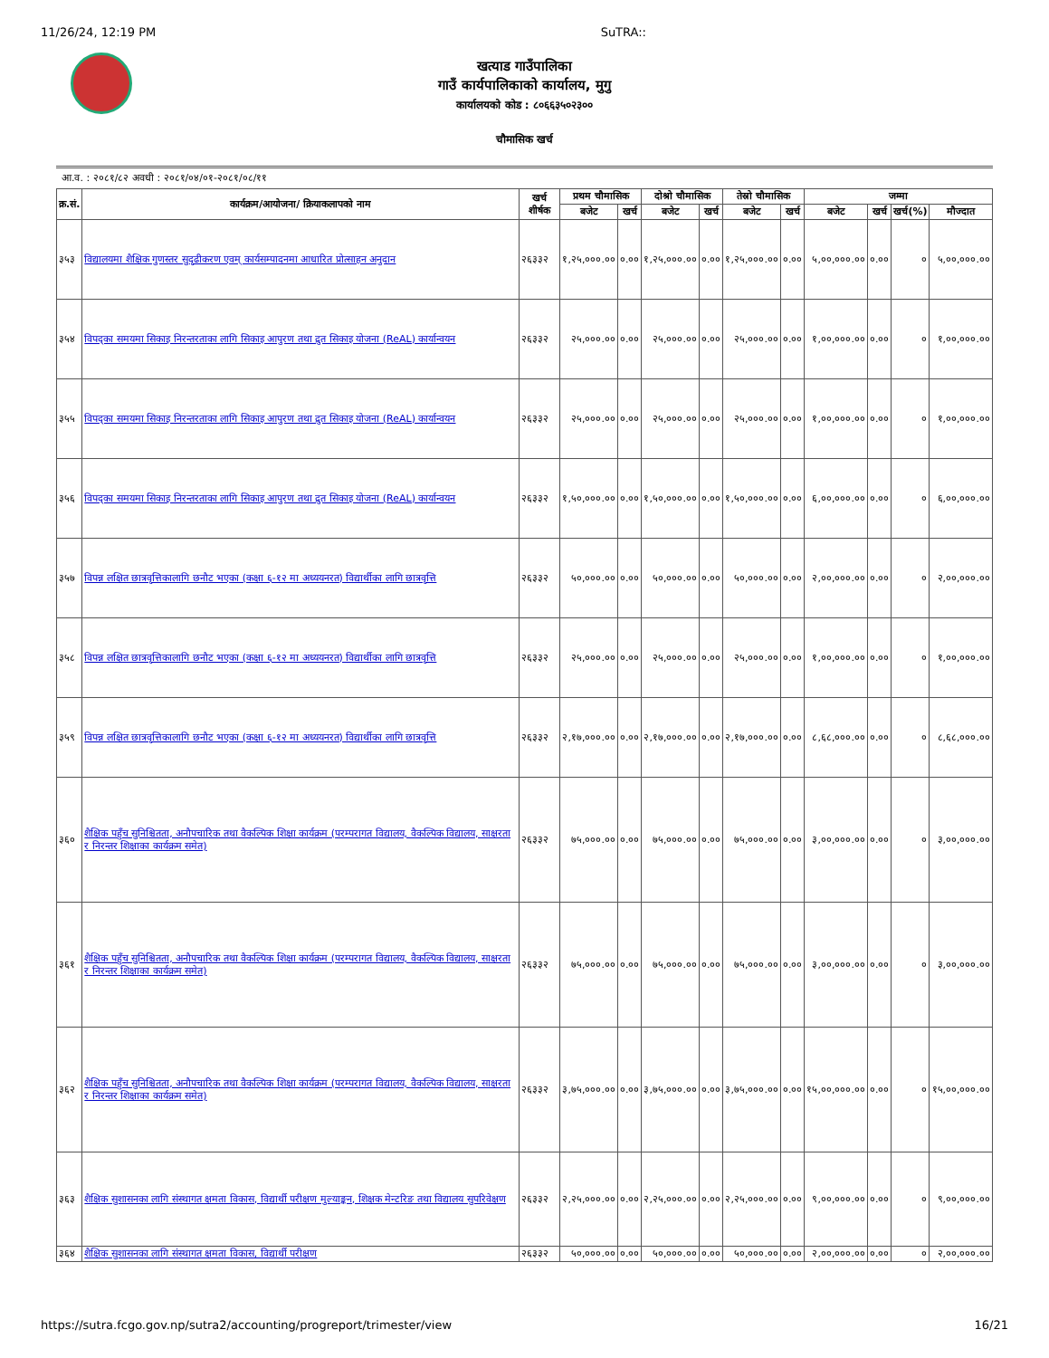11/26/24, 12:19 PM SuTRA::
खत्याड गाउँपालिका
गाउँ कार्यपालिकाको कार्यालय, मुगु
कार्यालयको कोड : ८०६६३५०२३००
चौमासिक खर्च
आ.व. : २०८१/८२ अवधी : २०८१/०४/०१-२०८१/०८/११
| क्र.सं. | कार्यक्रम/आयोजना/ क्रियाकलापको नाम | खर्च शीर्षक | प्रथम चौमासिक | | दोश्रो चौमासिक | | तेस्रो चौमासिक | | जम्मा | | | |
| --- | --- | --- | --- | --- | --- | --- | --- | --- | --- | --- | --- | --- |
| | | | बजेट | खर्च | बजेट | खर्च | बजेट | खर्च | बजेट | खर्च | खर्च(%) | मौज्दात |
| ३५३ | विद्यालयमा शैक्षिक गुणस्तर सुदृढीकरण एवम् कार्यसम्पादनमा आधारित प्रोत्साहन अनुदान | २६३३२ | १,२५,०००.०० | ०.०० | १,२५,०००.०० | ०.०० | १,२५,०००.०० | ०.०० | ५,००,०००.०० | ०.०० | ० | ५,००,०००.०० |
| ३५४ | विपद्का समयमा सिकाइ निरन्तरताका लागि सिकाइ आपुरण तथा द्रुत सिकाइ योजना (ReAL) कार्यान्वयन | २६३३२ | २५,०००.०० | ०.०० | २५,०००.०० | ०.०० | २५,०००.०० | ०.०० | १,००,०००.०० | ०.०० | ० | १,००,०००.०० |
| ३५५ | विपद्का समयमा सिकाइ निरन्तरताका लागि सिकाइ आपुरण तथा द्रुत सिकाइ योजना (ReAL) कार्यान्वयन | २६३३२ | २५,०००.०० | ०.०० | २५,०००.०० | ०.०० | २५,०००.०० | ०.०० | १,००,०००.०० | ०.०० | ० | १,००,०००.०० |
| ३५६ | विपद्का समयमा सिकाइ निरन्तरताका लागि सिकाइ आपुरण तथा द्रुत सिकाइ योजना (ReAL) कार्यान्वयन | २६३३२ | १,५०,०००.०० | ०.०० | १,५०,०००.०० | ०.०० | १,५०,०००.०० | ०.०० | ६,००,०००.०० | ०.०० | ० | ६,००,०००.०० |
| ३५७ | विपन्न लक्षित छात्रवृत्तिकालागि छनौट भएका (कक्षा ६-१२ मा अध्ययनरत) विद्यार्थीका लागि छात्रवृत्ति | २६३३२ | ५०,०००.०० | ०.०० | ५०,०००.०० | ०.०० | ५०,०००.०० | ०.०० | २,००,०००.०० | ०.०० | ० | २,००,०००.०० |
| ३५८ | विपन्न लक्षित छात्रवृत्तिकालागि छनौट भएका (कक्षा ६-१२ मा अध्ययनरत) विद्यार्थीका लागि छात्रवृत्ति | २६३३२ | २५,०००.०० | ०.०० | २५,०००.०० | ०.०० | २५,०००.०० | ०.०० | १,००,०००.०० | ०.०० | ० | १,००,०००.०० |
| ३५९ | विपन्न लक्षित छात्रवृत्तिकालागि छनौट भएका (कक्षा ६-१२ मा अध्ययनरत) विद्यार्थीका लागि छात्रवृत्ति | २६३३२ | २,१७,०००.०० | ०.०० | २,१७,०००.०० | ०.०० | २,१७,०००.०० | ०.०० | ८,६८,०००.०० | ०.०० | ० | ८,६८,०००.०० |
| ३६० | शैक्षिक पहुँच सुनिश्चितता, अनौपचारिक तथा वैकल्पिक शिक्षा कार्यक्रम (परम्परागत विद्यालय, वैकल्पिक विद्यालय, साक्षरता र निरन्तर शिक्षाका कार्यक्रम समेत) | २६३३२ | ७५,०००.०० | ०.०० | ७५,०००.०० | ०.०० | ७५,०००.०० | ०.०० | ३,००,०००.०० | ०.०० | ० | ३,००,०००.०० |
| ३६१ | शैक्षिक पहुँच सुनिश्चितता, अनौपचारिक तथा वैकल्पिक शिक्षा कार्यक्रम (परम्परागत विद्यालय, वैकल्पिक विद्यालय, साक्षरता र निरन्तर शिक्षाका कार्यक्रम समेत) | २६३३२ | ७५,०००.०० | ०.०० | ७५,०००.०० | ०.०० | ७५,०००.०० | ०.०० | ३,००,०००.०० | ०.०० | ० | ३,००,०००.०० |
| ३६२ | शैक्षिक पहुँच सुनिश्चितता, अनौपचारिक तथा वैकल्पिक शिक्षा कार्यक्रम (परम्परागत विद्यालय, वैकल्पिक विद्यालय, साक्षरता र निरन्तर शिक्षाका कार्यक्रम समेत) | २६३३२ | ३,७५,०००.०० | ०.०० | ३,७५,०००.०० | ०.०० | ३,७५,०००.०० | ०.०० | १५,००,०००.०० | ०.०० | ० | १५,००,०००.०० |
| ३६३ | शैक्षिक सुशासनका लागि संस्थागत क्षमता विकास, विद्यार्थी परीक्षण मुल्याङ्कन, शिक्षक मेन्टरिङ तथा विद्यालय सुपरिवेक्षण | २६३३२ | २,२५,०००.०० | ०.०० | २,२५,०००.०० | ०.०० | २,२५,०००.०० | ०.०० | ९,००,०००.०० | ०.०० | ० | ९,००,०००.०० |
| ३६४ | शैक्षिक सुशासनका लागि संस्थागत क्षमता विकास, विद्यार्थी परीक्षण | २६३३२ | ५०,०००.०० | ०.०० | ५०,०००.०० | ०.०० | ५०,०००.०० | ०.०० | २,००,०००.०० | ०.०० | ० | २,००,०००.०० |
https://sutra.fcgo.gov.np/sutra2/accounting/progreport/trimester/view 16/21